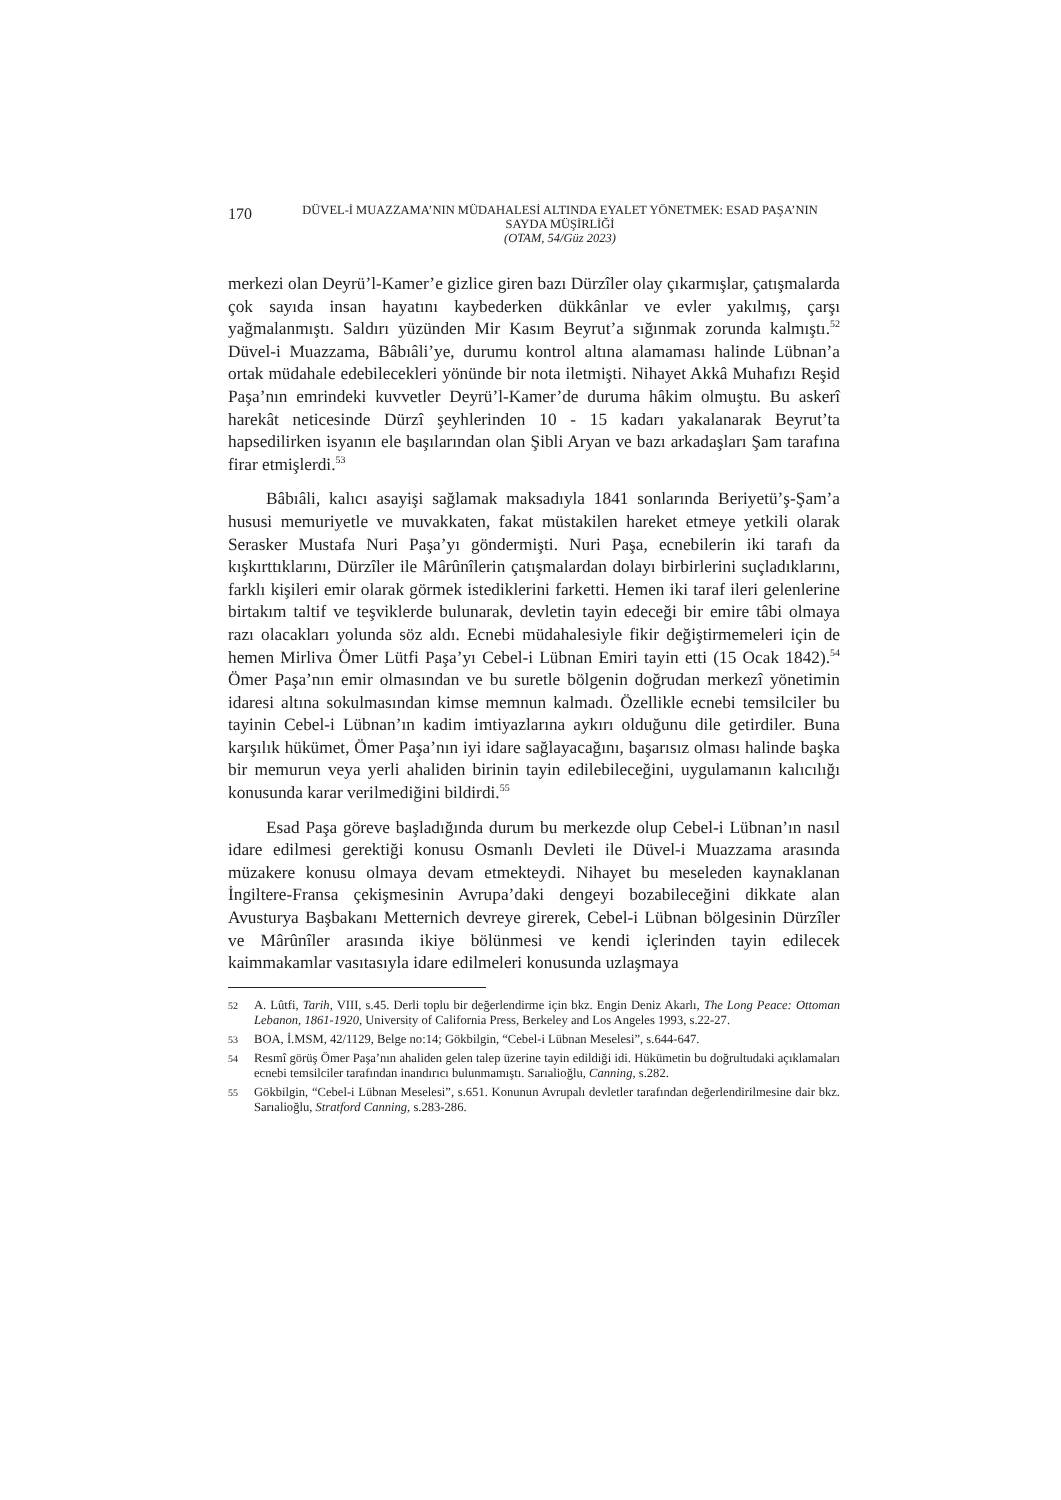170
DÜVEL-İ MUAZZAMA’NIN MÜDAHALESİ ALTINDA EYALET YÖNETMEK: ESAD PAŞA’NIN SAYDA MÜŞİRLİĞİ
(OTAM, 54/Güz 2023)
merkezi olan Deyrü’l-Kamer’e gizlice giren bazı Dürzîler olay çıkarmışlar, çatışmalarda çok sayıda insan hayatını kaybederken dükkânlar ve evler yakılmış, çarşı yağmalanmıştı. Saldırı yüzünden Mir Kasım Beyrut’a sığınmak zorunda kalmıştı.<sup>52</sup> Düvel-i Muazzama, Bâbıâli’ye, durumu kontrol altına alamaması halinde Lübnan’a ortak müdahale edebilecekleri yönünde bir nota iletmişti. Nihayet Akkâ Muhafızı Reşid Paşa’nın emrindeki kuvvetler Deyrü’l-Kamer’de duruma hâkim olmuştu. Bu askerî harekât neticesinde Dürzî şeyhlerinden 10 - 15 kadarı yakalanarak Beyrut’ta hapsedilirken isyanın ele başılarından olan Şibli Aryan ve bazı arkadaşları Şam tarafına firar etmişlerdi.<sup>53</sup>
Bâbıâli, kalıcı asayişi sağlamak maksadıyla 1841 sonlarında Beriyetü’ş-Şam’a hususi memuriyetle ve muvakkaten, fakat müstakilen hareket etmeye yetkili olarak Serasker Mustafa Nuri Paşa’yı göndermişti. Nuri Paşa, ecnebilerin iki tarafı da kışkırttıklarını, Dürzîler ile Mârûnîlerin çatışmalardan dolayı birbirlerini suçladıklarını, farklı kişileri emir olarak görmek istediklerini farketti. Hemen iki taraf ileri gelenlerine birtakım taltif ve teşviklerde bulunarak, devletin tayin edeceği bir emire tâbi olmaya razı olacakları yolunda söz aldı. Ecnebi müdahalesiyle fikir değiştirmemeleri için de hemen Mirliva Ömer Lütfi Paşa’yı Cebel-i Lübnan Emiri tayin etti (15 Ocak 1842).<sup>54</sup> Ömer Paşa’nın emir olmasından ve bu suretle bölgenin doğrudan merkezî yönetimin idaresi altına sokulmasından kimse memnun kalmadı. Özellikle ecnebi temsilciler bu tayinin Cebel-i Lübnan’ın kadim imtiyazlarına aykırı olduğunu dile getirdiler. Buna karşılık hükümet, Ömer Paşa’nın iyi idare sağlayacağını, başarısız olması halinde başka bir memurun veya yerli ahaliden birinin tayin edilebileceğini, uygulamanın kalıcılığı konusunda karar verilmediğini bildirdi.<sup>55</sup>
Esad Paşa göreve başladığında durum bu merkezde olup Cebel-i Lübnan’ın nasıl idare edilmesi gerektiği konusu Osmanlı Devleti ile Düvel-i Muazzama arasında müzakere konusu olmaya devam etmekteydi. Nihayet bu meseleden kaynaklanan İngiltere-Fransa çekişmesinin Avrupa’daki dengeyi bozabileceğini dikkate alan Avusturya Başbakanı Metternich devreye girerek, Cebel-i Lübnan bölgesinin Dürzîler ve Mârûnîler arasında ikiye bölünmesi ve kendi içlerinden tayin edilecek kaimmakamlar vasıtasıyla idare edilmeleri konusunda uzlaşmaya
52 A. Lûtfi, Tarih, VIII, s.45. Derli toplu bir değerlendirme için bkz. Engin Deniz Akarlı, The Long Peace: Ottoman Lebanon, 1861-1920, University of California Press, Berkeley and Los Angeles 1993, s.22-27.
53 BOA, İ.MSM, 42/1129, Belge no:14; Gökbilgin, “Cebel-i Lübnan Meselesi”, s.644-647.
54 Resmî görüş Ömer Paşa’nın ahaliden gelen talep üzerine tayin edildiği idi. Hükümetin bu doğrultudaki açıklamaları ecnebi temsilciler tarafından inandırıcı bulunmamıştı. Sarıalioğlu, Canning, s.282.
55 Gökbilgin, “Cebel-i Lübnan Meselesi”, s.651. Konunun Avrupalı devletler tarafından değerlendirilmesine dair bkz. Sarıalioğlu, Stratford Canning, s.283-286.